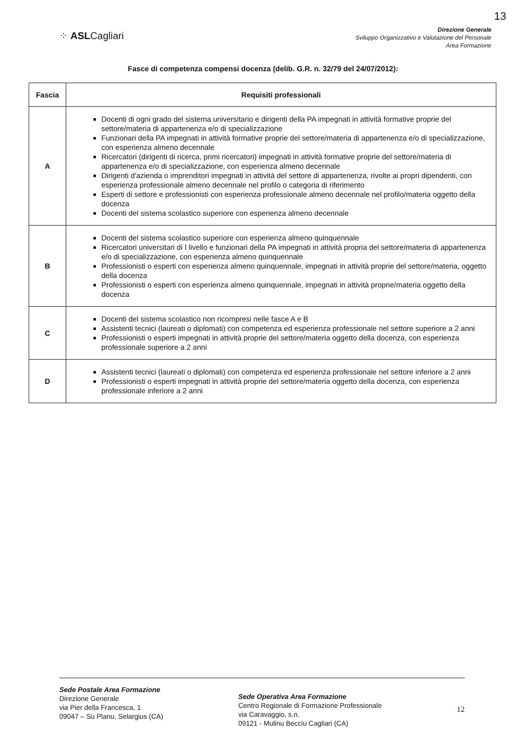13
⁘ ASLCagliari
Direzione Generale
Sviluppo Organizzativo e Valutazione del Personale
Area Formazione
Fasce di competenza compensi docenza (delib. G.R. n. 32/79 del 24/07/2012):
| Fascia | Requisiti professionali |
| --- | --- |
| A | Docenti di ogni grado del sistema universitario e dirigenti della PA impegnati in attività formative proprie del settore/materia di appartenenza e/o di specializzazione Funzionari della PA impegnati in attività formative proprie del settore/materia di appartenenza e/o di specializzazione, con esperienza almeno decennale Ricercatori (dirigenti di ricerca, primi ricercatori) impegnati in attività formative proprie del settore/materia di appartenenza e/o di specializzazione, con esperienza almeno decennale Dirigenti d'azienda o imprenditori impegnati in attività del settore di appartenenza, rivolte ai propri dipendenti, con esperienza professionale almeno decennale nel profilo o categoria di riferimento Esperti di settore e professionisti con esperienza professionale almeno decennale nel profilo/materia oggetto della docenza Docenti del sistema scolastico superiore con esperienza almeno decennale |
| B | Docenti del sistema scolastico superiore con esperienza almeno quinquennale Ricercatori universitari di I livello e funzionari della PA impegnati in attività propria del settore/materia di appartenenza e/o di specializzazione, con esperienza almeno quinquennale Professionisti o esperti con esperienza almeno quinquennale, impegnati in attività proprie del settore/materia, oggetto della docenza Professionisti o esperti con esperienza almeno quinquennale, impegnati in attività proprie/materia oggetto della docenza |
| C | Docenti del sistema scolastico non ricompresi nelle fasce A e B Assistenti tecnici (laureati o diplomati) con competenza ed esperienza professionale nel settore superiore a 2 anni Professionisti o esperti impegnati in attività proprie del settore/materia oggetto della docenza, con esperienza professionale superiore a 2 anni |
| D | Assistenti tecnici (laureati o diplomati) con competenza ed esperienza professionale nel settore inferiore a 2 anni Professionisti o esperti impegnati in attività proprie del settore/materia oggetto della docenza, con esperienza professionale inferiore a 2 anni |
Sede Postale Area Formazione
Direzione Generale
via Pier della Francesca, 1
09047 – Su Planu, Selargius (CA)
Sede Operativa Area Formazione
Centro Regionale di Formazione Professionale
via Caravaggio, s.n.
09121 - Mulinu Becciu Cagliari (CA)
12